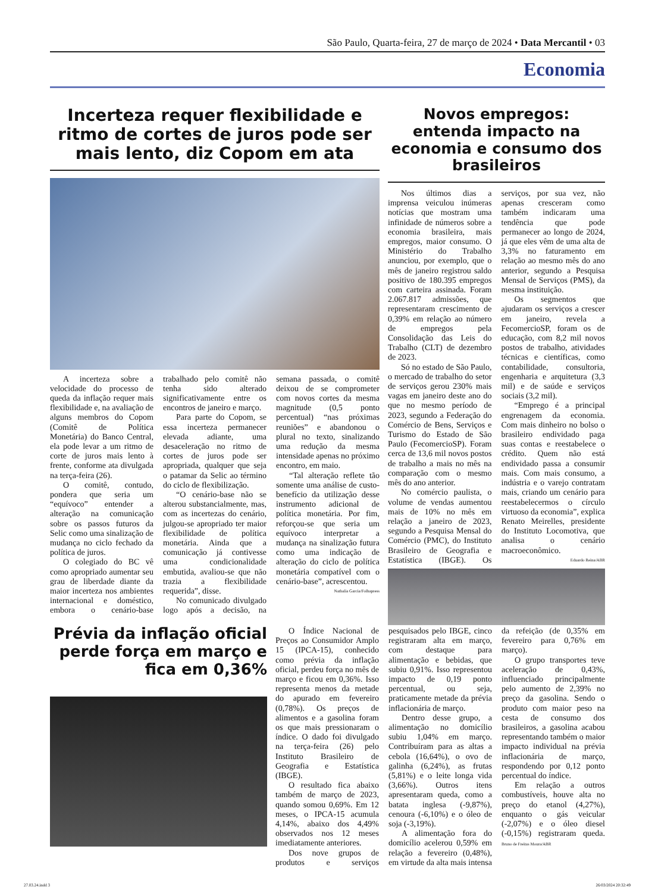São Paulo, Quarta-feira, 27 de março de 2024 • Data Mercantil • 03
Economia
Incerteza requer flexibilidade e ritmo de cortes de juros pode ser mais lento, diz Copom em ata
A incerteza sobre a velocidade do processo de queda da inflação requer mais flexibilidade e, na avaliação de alguns membros do Copom (Comitê de Política Monetária) do Banco Central, ela pode levar a um ritmo de corte de juros mais lento à frente, conforme ata divulgada na terça-feira (26).
O comitê, contudo, pondera que seria um “equívoco” entender a alteração na comunicação sobre os passos futuros da Selic como uma sinalização de mudança no ciclo fechado da política de juros.
O colegiado do BC vê como apropriado aumentar seu grau de liberdade diante da maior incerteza nos ambientes internacional e doméstico, embora o cenário-base trabalhado pelo comitê não tenha sido alterado significativamente entre os encontros de janeiro e março.
Para parte do Copom, se essa incerteza permanecer elevada adiante, uma desaceleração no ritmo de cortes de juros pode ser apropriada, qualquer que seja o patamar da Selic ao término do ciclo de flexibilização.
“O cenário-base não se alterou substancialmente, mas, com as incertezas do cenário, julgou-se apropriado ter maior flexibilidade de política monetária. Ainda que a comunicação já contivesse uma condicionalidade embutida, avaliou-se que não trazia a flexibilidade requerida”, disse.
No comunicado divulgado logo após a decisão, na semana passada, o comitê deixou de se comprometer com novos cortes da mesma magnitude (0,5 ponto percentual) “nas próximas reuniões” e abandonou o plural no texto, sinalizando uma redução da mesma intensidade apenas no próximo encontro, em maio.
“Tal alteração reflete tão somente uma análise de custo-benefício da utilização desse instrumento adicional de política monetária. Por fim, reforçou-se que seria um equívoco interpretar a mudança na sinalização futura como uma indicação de alteração do ciclo de política monetária compatível com o cenário-base”, acrescentou.
Nathalia Garcia/Folhapress
Novos empregos: entenda impacto na economia e consumo dos brasileiros
Nos últimos dias a imprensa veiculou inúmeras notícias que mostram uma infinidade de números sobre a economia brasileira, mais empregos, maior consumo. O Ministério do Trabalho anunciou, por exemplo, que o mês de janeiro registrou saldo positivo de 180.395 empregos com carteira assinada. Foram 2.067.817 admissões, que representaram crescimento de 0,39% em relação ao número de empregos pela Consolidação das Leis do Trabalho (CLT) de dezembro de 2023.
Só no estado de São Paulo, o mercado de trabalho do setor de serviços gerou 230% mais vagas em janeiro deste ano do que no mesmo período de 2023, segundo a Federação do Comércio de Bens, Serviços e Turismo do Estado de São Paulo (FecomercioSP). Foram cerca de 13,6 mil novos postos de trabalho a mais no mês na comparação com o mesmo mês do ano anterior.
No comércio paulista, o volume de vendas aumentou mais de 10% no mês em relação a janeiro de 2023, segundo a Pesquisa Mensal do Comércio (PMC), do Instituto Brasileiro de Geografia e Estatística (IBGE). Os serviços, por sua vez, não apenas cresceram como também indicaram uma tendência que pode permanecer ao longo de 2024, já que eles vêm de uma alta de 3,3% no faturamento em relação ao mesmo mês do ano anterior, segundo a Pesquisa Mensal de Serviços (PMS), da mesma instituição.
Os segmentos que ajudaram os serviços a crescer em janeiro, revela a FecomercioSP, foram os de educação, com 8,2 mil novos postos de trabalho, atividades técnicas e científicas, como contabilidade, consultoria, engenharia e arquitetura (3,3 mil) e de saúde e serviços sociais (3,2 mil).
“Emprego é a principal engrenagem da economia. Com mais dinheiro no bolso o brasileiro endividado paga suas contas e reestabelece o crédito. Quem não está endividado passa a consumir mais. Com mais consumo, a indústria e o varejo contratam mais, criando um cenário para reestabelecermos o círculo virtuoso da economia”, explica Renato Meirelles, presidente do Instituto Locomotiva, que analisa o cenário macroeconômico.
Eduardo Reina/ABR
Prévia da inflação oficial perde força em março e fica em 0,36%
O Índice Nacional de Preços ao Consumidor Amplo 15 (IPCA-15), conhecido como prévia da inflação oficial, perdeu força no mês de março e ficou em 0,36%. Isso representa menos da metade do apurado em fevereiro (0,78%). Os preços de alimentos e a gasolina foram os que mais pressionaram o índice. O dado foi divulgado na terça-feira (26) pelo Instituto Brasileiro de Geografia e Estatística (IBGE).
O resultado fica abaixo também de março de 2023, quando somou 0,69%. Em 12 meses, o IPCA-15 acumula 4,14%, abaixo dos 4,49% observados nos 12 meses imediatamente anteriores.
Dos nove grupos de produtos e serviços pesquisados pelo IBGE, cinco registraram alta em março, com destaque para alimentação e bebidas, que subiu 0,91%. Isso representou impacto de 0,19 ponto percentual, ou seja, praticamente metade da prévia inflacionária de março.
Dentro desse grupo, a alimentação no domicílio subiu 1,04% em março. Contribuíram para as altas a cebola (16,64%), o ovo de galinha (6,24%), as frutas (5,81%) e o leite longa vida (3,66%). Outros itens apresentaram queda, como a batata inglesa (-9,87%), cenoura (-6,10%) e o óleo de soja (-3,19%).
A alimentação fora do domicílio acelerou 0,59% em relação a fevereiro (0,48%), em virtude da alta mais intensa da refeição (de 0,35% em fevereiro para 0,76% em março).
O grupo transportes teve aceleração de 0,43%, influenciado principalmente pelo aumento de 2,39% no preço da gasolina. Sendo o produto com maior peso na cesta de consumo dos brasileiros, a gasolina acabou representando também o maior impacto individual na prévia inflacionária de março, respondendo por 0,12 ponto percentual do índice.
Em relação a outros combustíveis, houve alta no preço do etanol (4,27%), enquanto o gás veicular (-2,07%) e o óleo diesel (-0,15%) registraram queda. Bruno de Freitas Moura/ABR
27.03.24.indd 3 26/03/2024 20:32:49